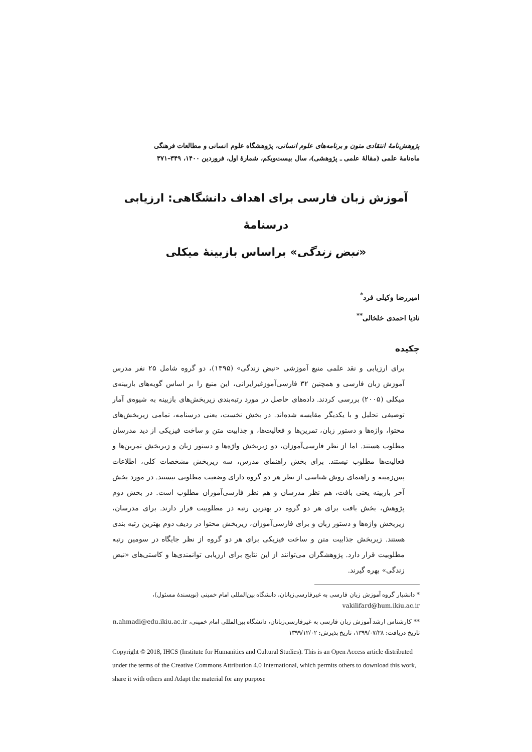پژوهش‌نامهٔ انتقادی متون و برنامه‌های علوم انسانی، پژوهشگاه علوم انسانی و مطالعات فرهنگی
ماه‌نامهٔ علمی (مقالهٔ علمی ـ پژوهشی)، سال بیست‌ویکم، شمارهٔ اول، فروردین ۱۴۰۰، ۳۴۹–۳۷۱
آموزش زبان فارسی برای اهداف دانشگاهی: ارزیابی درسنامهٔ
«نبض زندگی» براساس بازبینهٔ میکلی
امیررضا وکیلی فرد<sup>*</sup>
نادیا احمدی خلخالی<sup>**</sup>
چکیده
برای ارزیابی و نقد علمی منبع آموزشی «نبض زندگی» (۱۳۹۵)، دو گروه شامل ۲۵ نفر مدرس آموزش زبان فارسی و همچنین ۳۲ فارسی‌آموزغیرایرانی، این منبع را بر اساس گویه‌های بازبینه‌ی میکلی (۲۰۰۵) بررسی کردند. داده‌های حاصل در مورد رتبه‌بندی زیربخش‌های بازبینه به شیوه‌ی آمار توصیفی تحلیل و با یکدیگر مقایسه شده‌اند. در بخش نخست، یعنی درسنامه، تمامی زیربخش‌های محتوا، واژه‌ها و دستور زبان، تمرین‌ها و فعالیت‌ها، و جذابیت متن و ساخت فیزیکی از دید مدرسان مطلوب هستند. اما از نظر فارسی‌آموزان، دو زیربخش واژه‌ها و دستور زبان و زیربخش تمرین‌ها و فعالیت‌ها مطلوب نیستند. برای بخش راهنمای مدرس، سه زیربخش مشخصات کلی، اطلاعات پس‌زمینه و راهنمای روش شناسی از نظر هر دو گروه دارای وضعیت مطلوبی نیستند. در مورد بخش آخر بازبینه یعنی بافت، هم نظر مدرسان و هم نظر فارسی‌آموزان مطلوب است. در بخش دوم پژوهش، بخش بافت برای هر دو گروه در بهترین رتبه در مطلوبیت قرار دارند. برای مدرسان، زیربخش واژه‌ها و دستور زبان و برای فارسی‌آموزان، زیربخش محتوا در ردیف دوم بهترین رتبه بندی هستند. زیربخش جذابیت متن و ساخت فیزیکی برای هر دو گروه از نظر جایگاه در سومین رتبه مطلوبیت قرار دارد. پژوهشگران می‌توانند از این نتایج برای ارزیابی توانمندی‌ها و کاستی‌های «نبض زندگی» بهره گیرند.
* دانشیار گروه آموزش زبان فارسی به غیرفارسی‌زبانان، دانشگاه بین‌المللی امام خمینی (نویسندهٔ مسئول)، vakilifard@hum.ikiu.ac.ir
** کارشناس ارشد آموزش زبان فارسی به غیرفارسی‌زبانان، دانشگاه بین‌المللی امام خمینی، n.ahmadi@edu.ikiu.ac.ir
تاریخ دریافت: ۱۳۹۹/۰۷/۲۸، تاریخ پذیرش: ۱۳۹۹/۱۲/۰۲
Copyright © 2018, IHCS (Institute for Humanities and Cultural Studies). This is an Open Access article distributed under the terms of the Creative Commons Attribution 4.0 International, which permits others to download this work, share it with others and Adapt the material for any purpose